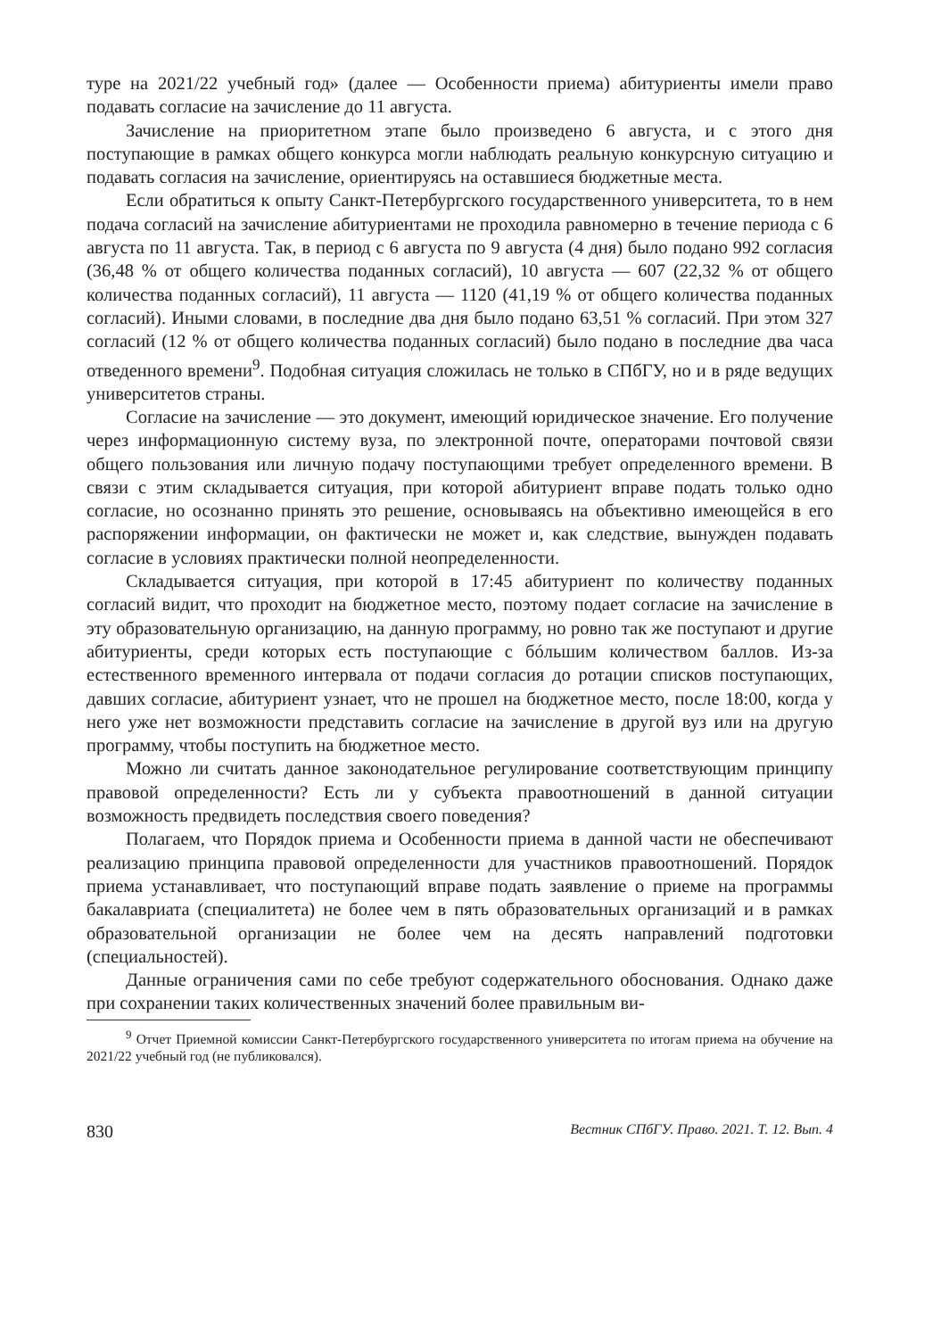туре на 2021/22 учебный год» (далее — Особенности приема) абитуриенты имели право подавать согласие на зачисление до 11 августа.
Зачисление на приоритетном этапе было произведено 6 августа, и с этого дня поступающие в рамках общего конкурса могли наблюдать реальную конкурсную ситуацию и подавать согласия на зачисление, ориентируясь на оставшиеся бюджетные места.
Если обратиться к опыту Санкт-Петербургского государственного университета, то в нем подача согласий на зачисление абитуриентами не проходила равномерно в течение периода с 6 августа по 11 августа. Так, в период с 6 августа по 9 августа (4 дня) было подано 992 согласия (36,48 % от общего количества поданных согласий), 10 августа — 607 (22,32 % от общего количества поданных согласий), 11 августа — 1120 (41,19 % от общего количества поданных согласий). Иными словами, в последние два дня было подано 63,51 % согласий. При этом 327 согласий (12 % от общего количества поданных согласий) было подано в последние два часа отведенного времени<sup>9</sup>. Подобная ситуация сложилась не только в СПбГУ, но и в ряде ведущих университетов страны.
Согласие на зачисление — это документ, имеющий юридическое значение. Его получение через информационную систему вуза, по электронной почте, операторами почтовой связи общего пользования или личную подачу поступающими требует определенного времени. В связи с этим складывается ситуация, при которой абитуриент вправе подать только одно согласие, но осознанно принять это решение, основываясь на объективно имеющейся в его распоряжении информации, он фактически не может и, как следствие, вынужден подавать согласие в условиях практически полной неопределенности.
Складывается ситуация, при которой в 17:45 абитуриент по количеству поданных согласий видит, что проходит на бюджетное место, поэтому подает согласие на зачисление в эту образовательную организацию, на данную программу, но ровно так же поступают и другие абитуриенты, среди которых есть поступающие с бóльшим количеством баллов. Из-за естественного временного интервала от подачи согласия до ротации списков поступающих, давших согласие, абитуриент узнает, что не прошел на бюджетное место, после 18:00, когда у него уже нет возможности представить согласие на зачисление в другой вуз или на другую программу, чтобы поступить на бюджетное место.
Можно ли считать данное законодательное регулирование соответствующим принципу правовой определенности? Есть ли у субъекта правоотношений в данной ситуации возможность предвидеть последствия своего поведения?
Полагаем, что Порядок приема и Особенности приема в данной части не обеспечивают реализацию принципа правовой определенности для участников правоотношений. Порядок приема устанавливает, что поступающий вправе подать заявление о приеме на программы бакалавриата (специалитета) не более чем в пять образовательных организаций и в рамках образовательной организации не более чем на десять направлений подготовки (специальностей).
Данные ограничения сами по себе требуют содержательного обоснования. Однако даже при сохранении таких количественных значений более правильным ви-
<sup>9</sup> Отчет Приемной комиссии Санкт-Петербургского государственного университета по итогам приема на обучение на 2021/22 учебный год (не публиковался).
830 Вестник СПбГУ. Право. 2021. Т. 12. Вып. 4